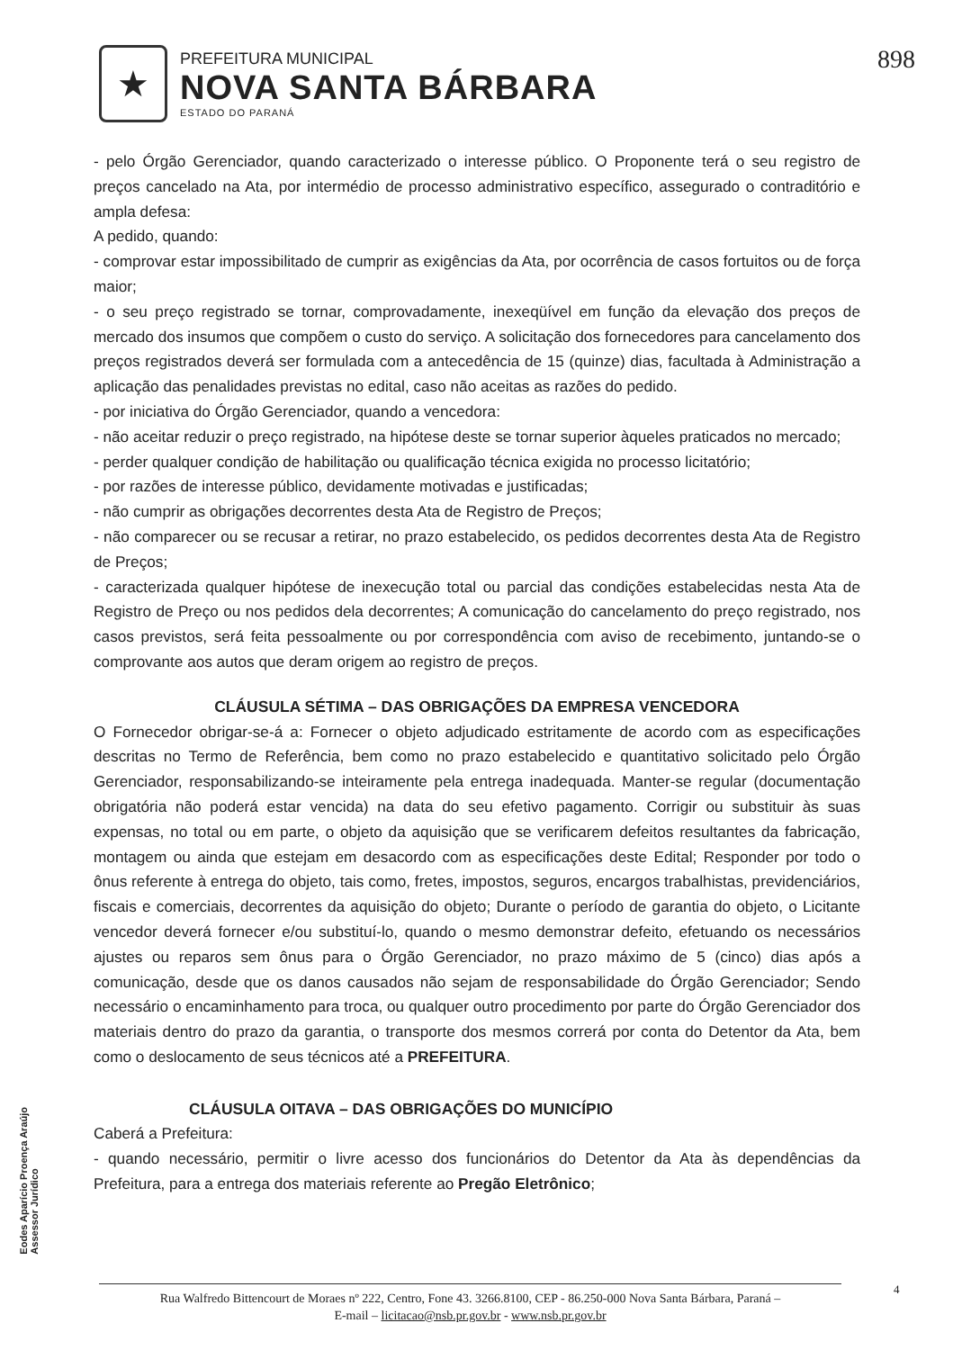★
PREFEITURA MUNICIPAL
NOVA SANTA BÁRBARA
ESTADO DO PARANÁ
898
- pelo Órgão Gerenciador, quando caracterizado o interesse público. O Proponente terá o seu registro de preços cancelado na Ata, por intermédio de processo administrativo específico, assegurado o contraditório e ampla defesa:
A pedido, quando:
- comprovar estar impossibilitado de cumprir as exigências da Ata, por ocorrência de casos fortuitos ou de força maior;
- o seu preço registrado se tornar, comprovadamente, inexeqüível em função da elevação dos preços de mercado dos insumos que compõem o custo do serviço. A solicitação dos fornecedores para cancelamento dos preços registrados deverá ser formulada com a antecedência de 15 (quinze) dias, facultada à Administração a aplicação das penalidades previstas no edital, caso não aceitas as razões do pedido.
- por iniciativa do Órgão Gerenciador, quando a vencedora:
- não aceitar reduzir o preço registrado, na hipótese deste se tornar superior àqueles praticados no mercado;
- perder qualquer condição de habilitação ou qualificação técnica exigida no processo licitatório;
- por razões de interesse público, devidamente motivadas e justificadas;
- não cumprir as obrigações decorrentes desta Ata de Registro de Preços;
- não comparecer ou se recusar a retirar, no prazo estabelecido, os pedidos decorrentes desta Ata de Registro de Preços;
- caracterizada qualquer hipótese de inexecução total ou parcial das condições estabelecidas nesta Ata de Registro de Preço ou nos pedidos dela decorrentes; A comunicação do cancelamento do preço registrado, nos casos previstos, será feita pessoalmente ou por correspondência com aviso de recebimento, juntando-se o comprovante aos autos que deram origem ao registro de preços.
CLÁUSULA SÉTIMA – DAS OBRIGAÇÕES DA EMPRESA VENCEDORA
O Fornecedor obrigar-se-á a: Fornecer o objeto adjudicado estritamente de acordo com as especificações descritas no Termo de Referência, bem como no prazo estabelecido e quantitativo solicitado pelo Órgão Gerenciador, responsabilizando-se inteiramente pela entrega inadequada. Manter-se regular (documentação obrigatória não poderá estar vencida) na data do seu efetivo pagamento. Corrigir ou substituir às suas expensas, no total ou em parte, o objeto da aquisição que se verificarem defeitos resultantes da fabricação, montagem ou ainda que estejam em desacordo com as especificações deste Edital; Responder por todo o ônus referente à entrega do objeto, tais como, fretes, impostos, seguros, encargos trabalhistas, previdenciários, fiscais e comerciais, decorrentes da aquisição do objeto; Durante o período de garantia do objeto, o Licitante vencedor deverá fornecer e/ou substituí-lo, quando o mesmo demonstrar defeito, efetuando os necessários ajustes ou reparos sem ônus para o Órgão Gerenciador, no prazo máximo de 5 (cinco) dias após a comunicação, desde que os danos causados não sejam de responsabilidade do Órgão Gerenciador; Sendo necessário o encaminhamento para troca, ou qualquer outro procedimento por parte do Órgão Gerenciador dos materiais dentro do prazo da garantia, o transporte dos mesmos correrá por conta do Detentor da Ata, bem como o deslocamento de seus técnicos até a PREFEITURA.
CLÁUSULA OITAVA – DAS OBRIGAÇÕES DO MUNICÍPIO
Caberá a Prefeitura:
- quando necessário, permitir o livre acesso dos funcionários do Detentor da Ata às dependências da Prefeitura, para a entrega dos materiais referente ao Pregão Eletrônico;
Eodes Aparício Proença Araújo
Assessor Jurídico
Rua Walfredo Bittencourt de Moraes nº 222, Centro, Fone 43. 3266.8100, CEP - 86.250-000 Nova Santa Bárbara, Paraná –
E-mail – licitacao@nsb.pr.gov.br - www.nsb.pr.gov.br
4